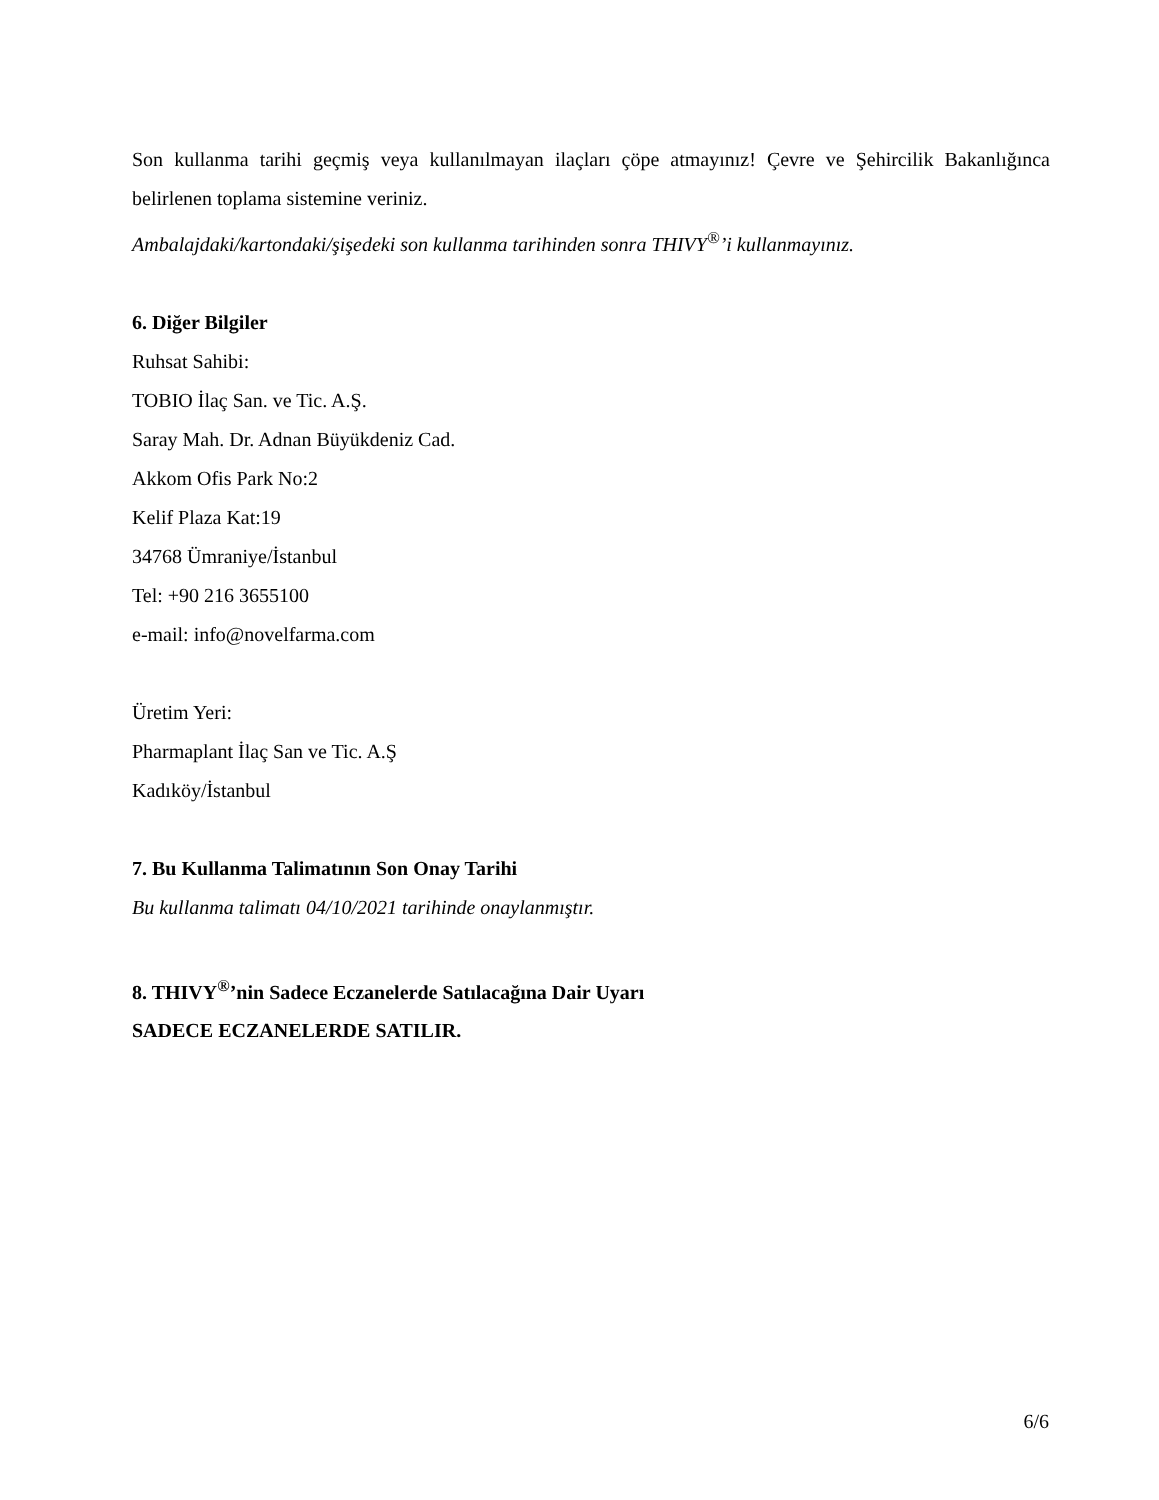Son kullanma tarihi geçmiş veya kullanılmayan ilaçları çöpe atmayınız! Çevre ve Şehircilik Bakanlığınca belirlenen toplama sistemine veriniz.
Ambalajdaki/kartondaki/şişedeki son kullanma tarihinden sonra THIVY<sup>®</sup>’i kullanmayınız.
6. Diğer Bilgiler
Ruhsat Sahibi:
TOBIO İlaç San. ve Tic. A.Ş.
Saray Mah. Dr. Adnan Büyükdeniz Cad.
Akkom Ofis Park No:2
Kelif Plaza Kat:19
34768 Ümraniye/İstanbul
Tel: +90 216 3655100
e-mail: info@novelfarma.com
Üretim Yeri:
Pharmaplant İlaç San ve Tic. A.Ş
Kadıköy/İstanbul
7. Bu Kullanma Talimatının Son Onay Tarihi
Bu kullanma talimatı 04/10/2021 tarihinde onaylanmıştır.
8. THIVY<sup>®</sup>’nin Sadece Eczanelerde Satılacağına Dair Uyarı
SADECE ECZANELERDE SATILIR.
6/6